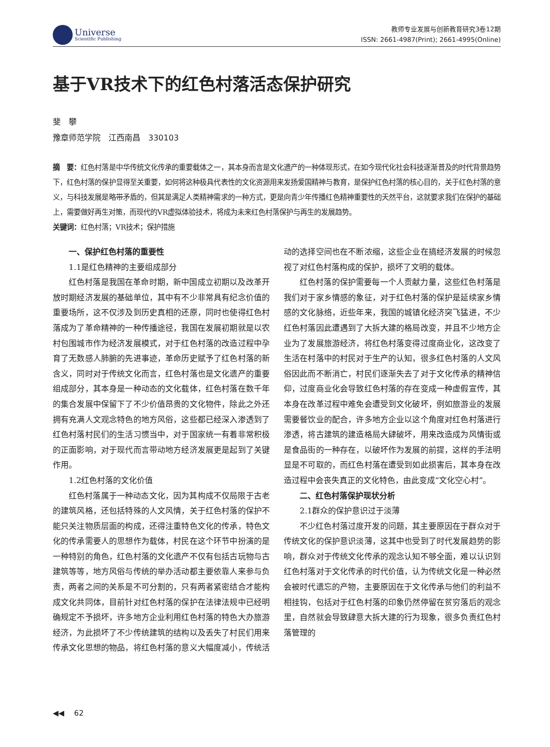Universe
Scientific Publishing
教师专业发展与创新教育研究3卷12期
ISSN: 2661-4987(Print); 2661-4995(Online)
基于VR技术下的红色村落活态保护研究
斐　攀
豫章师范学院　江西南昌　330103
摘　要：红色村落是中华传统文化传承的重要载体之一，其本身而言是文化遗产的一种体现形式，在如今现代化社会科技逐渐普及的时代背景趋势下，红色村落的保护显得至关重要，如何将这种极具代表性的文化资源用来发扬爱国精神与教育，是保护红色村落的核心目的，关于红色村落的意义，与科技发展是略带矛盾的，但其是满足人类精神需求的一种方式，更是向青少年传播红色精神重要性的天然平台，这就要求我们在保护的基础上，需要做好再生对策，而现代的VR虚拟体验技术，将成为未来红色村落保护与再生的发展趋势。
关键词：红色村落；VR技术；保护措施
一、保护红色村落的重要性
1.1是红色精神的主要组成部分
红色村落是我国在革命时期，新中国成立初期以及改革开放时期经济发展的基础单位，其中有不少非常具有纪念价值的重要场所，这不仅涉及到历史真相的还原，同时也使得红色村落成为了革命精神的一种传播途径，我国在发展初期就是以农村包围城市作为经济发展模式，对于红色村落的改造过程中孕育了无数感人肺腑的先进事迹，革命历史赋予了红色村落的新含义，同时对于传统文化而言，红色村落也是文化遗产的重要组成部分，其本身是一种动态的文化载体，红色村落在数千年的集合发展中保留下了不少价值昂贵的文化物件，除此之外还拥有充满人文观念特色的地方风俗，这些都已经深入渗透到了红色村落村民们的生活习惯当中，对于国家统一有着非常积极的正面影响，对于现代而言带动地方经济发展更是起到了关键作用。
1.2红色村落的文化价值
红色村落属于一种动态文化，因为其构成不仅局限于古老的建筑风格，还包括特殊的人文风情，关于红色村落的保护不能只关注物质层面的构成，还得注重特色文化的传承，特色文化的传承需要人的思想作为载体，村民在这个环节中扮演的是一种特别的角色，红色村落的文化遗产不仅有包括古玩物与古建筑等等，地方风俗与传统的举办活动都主要依靠人来参与负责，两者之间的关系是不可分割的，只有两者紧密结合才能构成文化共同体，目前针对红色村落的保护在法律法规中已经明确规定不予损坏，许多地方企业利用红色村落的特色大办旅游经济，为此损坏了不少传统建筑的结构以及丢失了村民们用来传承文化思想的物品，将红色村落的意义大幅度减小，传统活动的选择空间也在不断浓缩，这些企业在搞经济发展的时候忽视了对红色村落构成的保护，损坏了文明的载体。
红色村落的保护需要每一个人贡献力量，这些红色村落是我们对于家乡情感的象征，对于红色村落的保护是延续家乡情感的文化脉络，近些年来，我国的城镇化经济突飞猛进，不少红色村落因此遭遇到了大拆大建的格局改变，并且不少地方企业为了发展旅游经济，将红色村落变得过度商业化，这改变了生活在村落中的村民对于生产的认知，很多红色村落的人文风俗因此而不断消亡，村民们逐渐失去了对于文化传承的精神信仰，过度商业化会导致红色村落的存在变成一种虚假宣传，其本身在改革过程中难免会遭受到文化破坏，例如旅游业的发展需要餐饮业的配合，许多地方企业以这个角度对红色村落进行渗透，将古建筑的建造格局大肆破坏，用来改造成为风情街或是食品街的一种存在，以破坏作为发展的前提，这样的手法明显是不可取的，而红色村落在遭受到如此损害后，其本身在改造过程中会丧失真正的文化特色，由此变成“文化空心村”。
二、红色村落保护现状分析
2.1群众的保护意识过于淡薄
不少红色村落过度开发的问题，其主要原因在于群众对于传统文化的保护意识淡薄，这其中也受到了时代发展趋势的影响，群众对于传统文化传承的观念认知不够全面，难以认识到红色村落对于文化传承的时代价值，认为传统文化是一种必然会被时代遗忘的产物，主要原因在于文化传承与他们的利益不相挂钩，包括对于红色村落的印象仍然停留在贫穷落后的观念里，自然就会导致肆意大拆大建的行为现象，很多负责红色村落管理的
◀◀ 　62